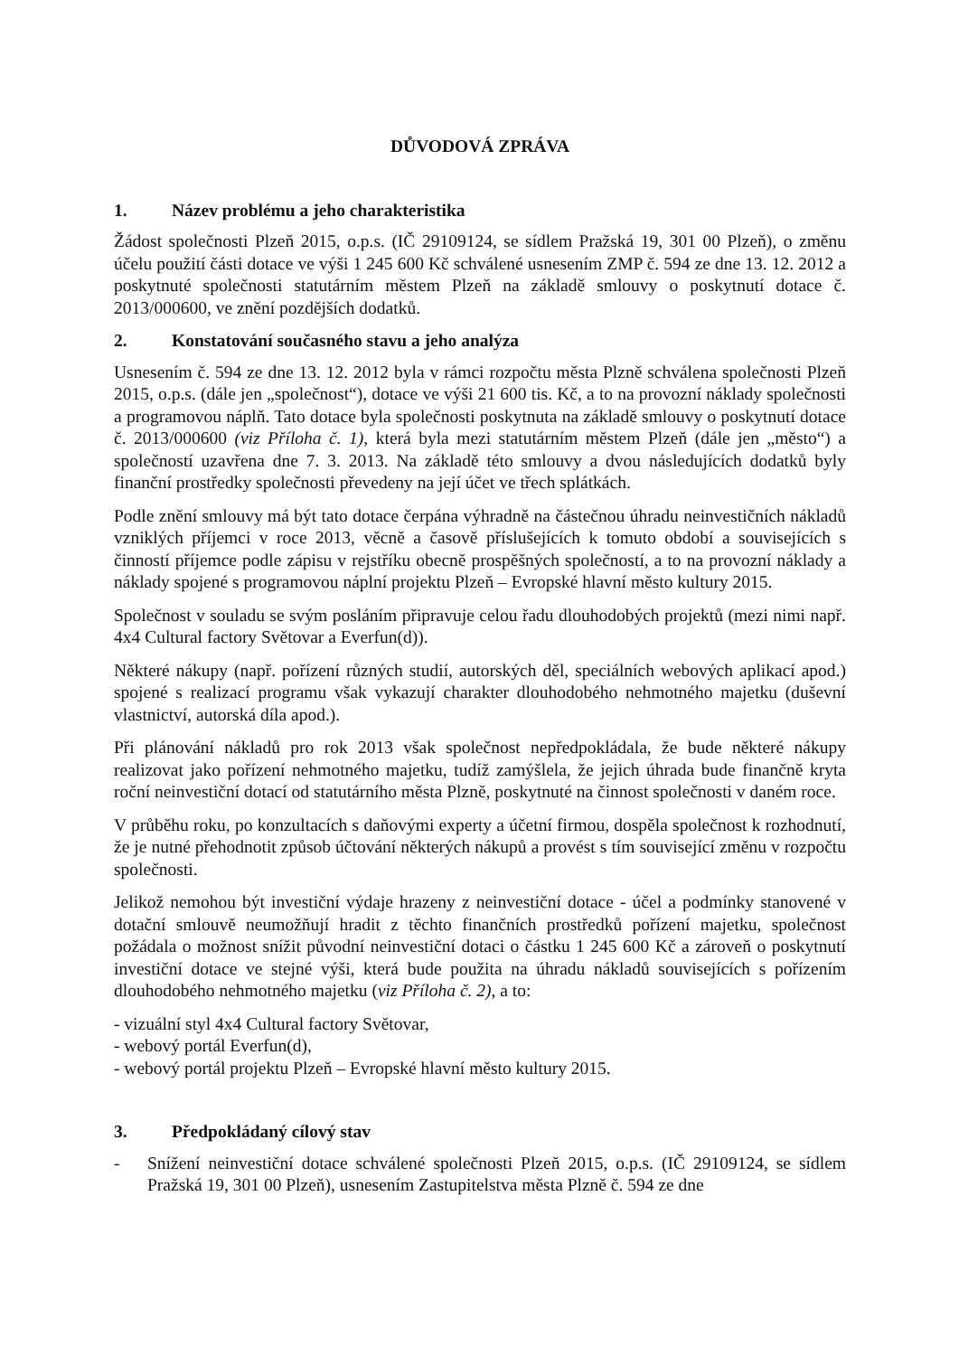DŮVODOVÁ ZPRÁVA
1. Název problému a jeho charakteristika
Žádost společnosti Plzeň 2015, o.p.s. (IČ 29109124, se sídlem Pražská 19, 301 00 Plzeň), o změnu účelu použití části dotace ve výši 1 245 600 Kč schválené usnesením ZMP č. 594 ze dne 13. 12. 2012 a poskytnuté společnosti statutárním městem Plzeň na základě smlouvy o poskytnutí dotace č. 2013/000600, ve znění pozdějších dodatků.
2. Konstatování současného stavu a jeho analýza
Usnesením č. 594 ze dne 13. 12. 2012 byla v rámci rozpočtu města Plzně schválena společnosti Plzeň 2015, o.p.s. (dále jen „společnost“), dotace ve výši 21 600 tis. Kč, a to na provozní náklady společnosti a programovou náplň. Tato dotace byla společnosti poskytnuta na základě smlouvy o poskytnutí dotace č. 2013/000600 (viz Příloha č. 1), která byla mezi statutárním městem Plzeň (dále jen „město“) a společností uzavřena dne 7. 3. 2013. Na základě této smlouvy a dvou následujících dodatků byly finanční prostředky společnosti převedeny na její účet ve třech splátkách.
Podle znění smlouvy má být tato dotace čerpána výhradně na částečnou úhradu neinvestičních nákladů vzniklých příjemci v roce 2013, věcně a časově příslušejících k tomuto období a souvisejících s činností příjemce podle zápisu v rejstříku obecně prospěšných společností, a to na provozní náklady a náklady spojené s programovou náplní projektu Plzeň – Evropské hlavní město kultury 2015.
Společnost v souladu se svým posláním připravuje celou řadu dlouhodobých projektů (mezi nimi např. 4x4 Cultural factory Světovar a Everfun(d)).
Některé nákupy (např. pořízení různých studií, autorských děl, speciálních webových aplikací apod.) spojené s realizací programu však vykazují charakter dlouhodobého nehmotného majetku (duševní vlastnictví, autorská díla apod.).
Při plánování nákladů pro rok 2013 však společnost nepředpokládala, že bude některé nákupy realizovat jako pořízení nehmotného majetku, tudíž zamýšlela, že jejich úhrada bude finančně kryta roční neinvestiční dotací od statutárního města Plzně, poskytnuté na činnost společnosti v daném roce.
V průběhu roku, po konzultacích s daňovými experty a účetní firmou, dospěla společnost k rozhodnutí, že je nutné přehodnotit způsob účtování některých nákupů a provést s tím související změnu v rozpočtu společnosti.
Jelikož nemohou být investiční výdaje hrazeny z neinvestiční dotace - účel a podmínky stanovené v dotační smlouvě neumožňují hradit z těchto finančních prostředků pořízení majetku, společnost požádala o možnost snížit původní neinvestiční dotaci o částku 1 245 600 Kč a zároveň o poskytnutí investiční dotace ve stejné výši, která bude použita na úhradu nákladů souvisejících s pořízením dlouhodobého nehmotného majetku (viz Příloha č. 2), a to:
- vizuální styl 4x4 Cultural factory Světovar,
- webový portál Everfun(d),
- webový portál projektu Plzeň – Evropské hlavní město kultury 2015.
3. Předpokládaný cílový stav
- Snížení neinvestiční dotace schválené společnosti Plzeň 2015, o.p.s. (IČ 29109124, se sídlem Pražská 19, 301 00 Plzeň), usnesením Zastupitelstva města Plzně č. 594 ze dne